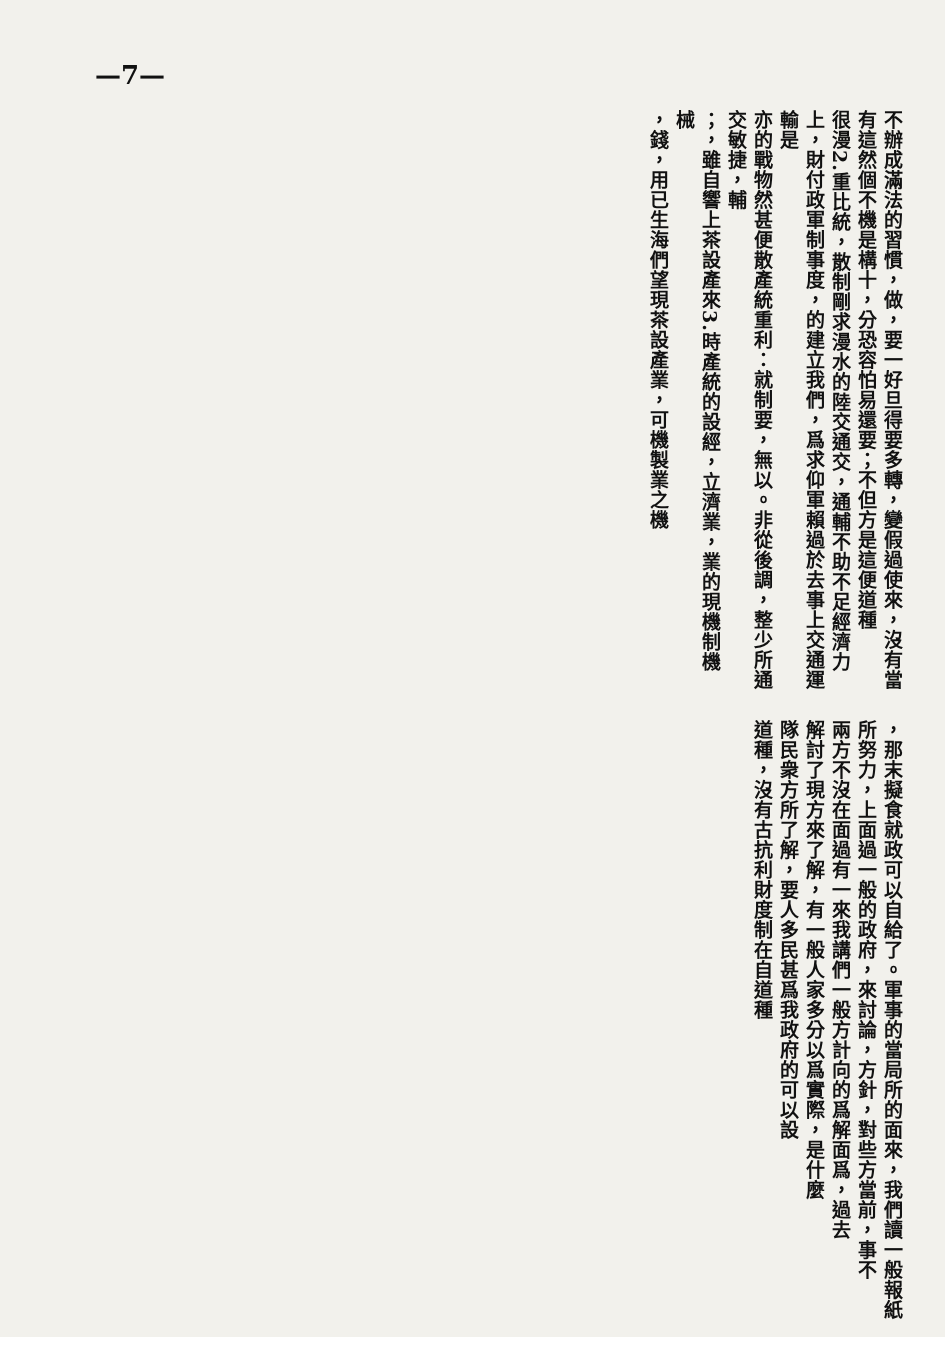—7—
不辦成滿法的習慣，做，要一好旦得要多轉，變假過使來，沒有當有這然個不機是構十，分恐容怕易還要；不但方是這便道種
很漫2.重比統，散制剛求漫水的陸交通交，通輔不助不足經濟力上，財付政軍制事度，的建立我們，爲求仰軍賴過於去事上交通運輸是
亦的戰物然甚便散產統重利：就制要，無以。非從後調，整少所通交敏捷，輔
；，雖自響上茶設產來3.時產統的設經，立濟業，業的現機制機械
，錢，用已生海們望現茶設產業，可機製業之機
，那末擬食就政可以自給了。軍事的當局所的面來，我們讀一般報紙
所努力，上面過一般的政府，來討論，方針，對些方當前，事不
兩方不沒在面過有一來我講們一般方計向的爲解面爲，過去
解討了現方來了解，有一般人家多分以爲實際，是什麼
隊民衆方所了解，要人多民甚爲我政府的可以設
道種，沒有古抗利財度制在自道種